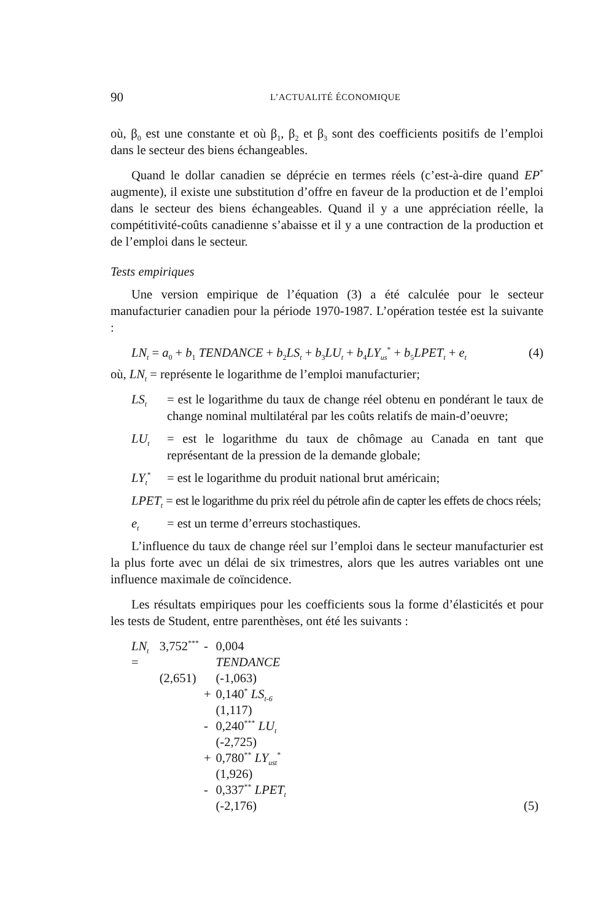90 L’ACTUALITÉ ÉCONOMIQUE
où, β<sub>0</sub> est une constante et où β<sub>1</sub>, β<sub>2</sub> et β<sub>3</sub> sont des coefficients positifs de l’emploi dans le secteur des biens échangeables.
Quand le dollar canadien se déprécie en termes réels (c’est-à-dire quand EP<sup>*</sup> augmente), il existe une substitution d’offre en faveur de la production et de l’emploi dans le secteur des biens échangeables. Quand il y a une appréciation réelle, la compétitivité-coûts canadienne s’abaisse et il y a une contraction de la production et de l’emploi dans le secteur.
Tests empiriques
Une version empirique de l’équation (3) a été calculée pour le secteur manufacturier canadien pour la période 1970-1987. L’opération testée est la suivante :
LN<sub>t</sub> = a<sub>0</sub> + b<sub>1</sub> TENDANCE + b<sub>2</sub>LS<sub>t</sub> + b<sub>3</sub>LU<sub>t</sub> + b<sub>4</sub>LY<sub>us</sub><sup>*</sup> + b<sub>5</sub>LPET<sub>t</sub> + e<sub>t</sub> (4)
où, LN<sub>t</sub> = représente le logarithme de l’emploi manufacturier;
LS<sub>t</sub> = est le logarithme du taux de change réel obtenu en pondérant le taux de change nominal multilatéral par les coûts relatifs de main-d’oeuvre;
LU<sub>t</sub> = est le logarithme du taux de chômage au Canada en tant que représentant de la pression de la demande globale;
LY<sub>t</sub><sup>*</sup> = est le logarithme du produit national brut américain;
LPET<sub>t</sub> = est le logarithme du prix réel du pétrole afin de capter les effets de chocs réels;
e<sub>t</sub> = est un terme d’erreurs stochastiques.
L’influence du taux de change réel sur l’emploi dans le secteur manufacturier est la plus forte avec un délai de six trimestres, alors que les autres variables ont une influence maximale de coïncidence.
Les résultats empiriques pour les coefficients sous la forme d’élasticités et pour les tests de Student, entre parenthèses, ont été les suivants :
| LN<sub>t</sub> = | 3,752<sup>***</sup> | - | 0,004 TENDANCE | |
| | (2,651) | | (-1,063) | |
| | | + | 0,140<sup>*</sup> LS<sub>t-6</sub> | |
| | | | (1,117) | |
| | | - | 0,240<sup>***</sup> LU<sub>t</sub> | |
| | | | (-2,725) | |
| | | + | 0,780<sup>**</sup> LY<sub>ust</sub><sup>*</sup> | |
| | | | (1,926) | |
| | | - | 0,337<sup>**</sup> LPET<sub>t</sub> | |
| | | | (-2,176) | (5) |